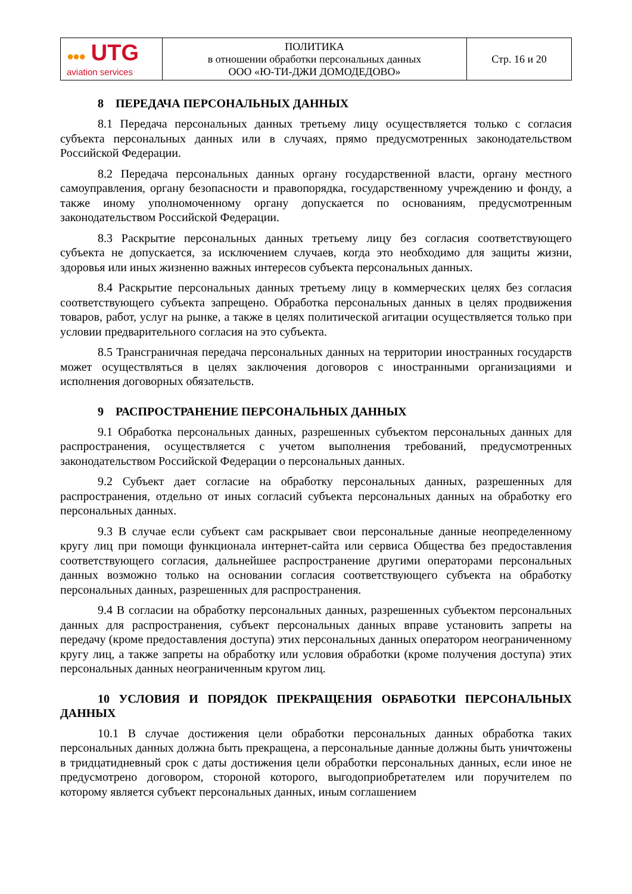| ●●● UTG aviation services | ПОЛИТИКА в отношении обработки персональных данных ООО «Ю-ТИ-ДЖИ ДОМОДЕДОВО» | Стр. 16 и 20 |
8 ПЕРЕДАЧА ПЕРСОНАЛЬНЫХ ДАННЫХ
8.1 Передача персональных данных третьему лицу осуществляется только с согласия субъекта персональных данных или в случаях, прямо предусмотренных законодательством Российской Федерации.
8.2 Передача персональных данных органу государственной власти, органу местного самоуправления, органу безопасности и правопорядка, государственному учреждению и фонду, а также иному уполномоченному органу допускается по основаниям, предусмотренным законодательством Российской Федерации.
8.3 Раскрытие персональных данных третьему лицу без согласия соответствующего субъекта не допускается, за исключением случаев, когда это необходимо для защиты жизни, здоровья или иных жизненно важных интересов субъекта персональных данных.
8.4 Раскрытие персональных данных третьему лицу в коммерческих целях без согласия соответствующего субъекта запрещено. Обработка персональных данных в целях продвижения товаров, работ, услуг на рынке, а также в целях политической агитации осуществляется только при условии предварительного согласия на это субъекта.
8.5 Трансграничная передача персональных данных на территории иностранных государств может осуществляться в целях заключения договоров с иностранными организациями и исполнения договорных обязательств.
9 РАСПРОСТРАНЕНИЕ ПЕРСОНАЛЬНЫХ ДАННЫХ
9.1 Обработка персональных данных, разрешенных субъектом персональных данных для распространения, осуществляется с учетом выполнения требований, предусмотренных законодательством Российской Федерации о персональных данных.
9.2 Субъект дает согласие на обработку персональных данных, разрешенных для распространения, отдельно от иных согласий субъекта персональных данных на обработку его персональных данных.
9.3 В случае если субъект сам раскрывает свои персональные данные неопределенному кругу лиц при помощи функционала интернет-сайта или сервиса Общества без предоставления соответствующего согласия, дальнейшее распространение другими операторами персональных данных возможно только на основании согласия соответствующего субъекта на обработку персональных данных, разрешенных для распространения.
9.4 В согласии на обработку персональных данных, разрешенных субъектом персональных данных для распространения, субъект персональных данных вправе установить запреты на передачу (кроме предоставления доступа) этих персональных данных оператором неограниченному кругу лиц, а также запреты на обработку или условия обработки (кроме получения доступа) этих персональных данных неограниченным кругом лиц.
10 УСЛОВИЯ И ПОРЯДОК ПРЕКРАЩЕНИЯ ОБРАБОТКИ ПЕРСОНАЛЬНЫХ ДАННЫХ
10.1 В случае достижения цели обработки персональных данных обработка таких персональных данных должна быть прекращена, а персональные данные должны быть уничтожены в тридцатидневный срок с даты достижения цели обработки персональных данных, если иное не предусмотрено договором, стороной которого, выгодоприобретателем или поручителем по которому является субъект персональных данных, иным соглашением